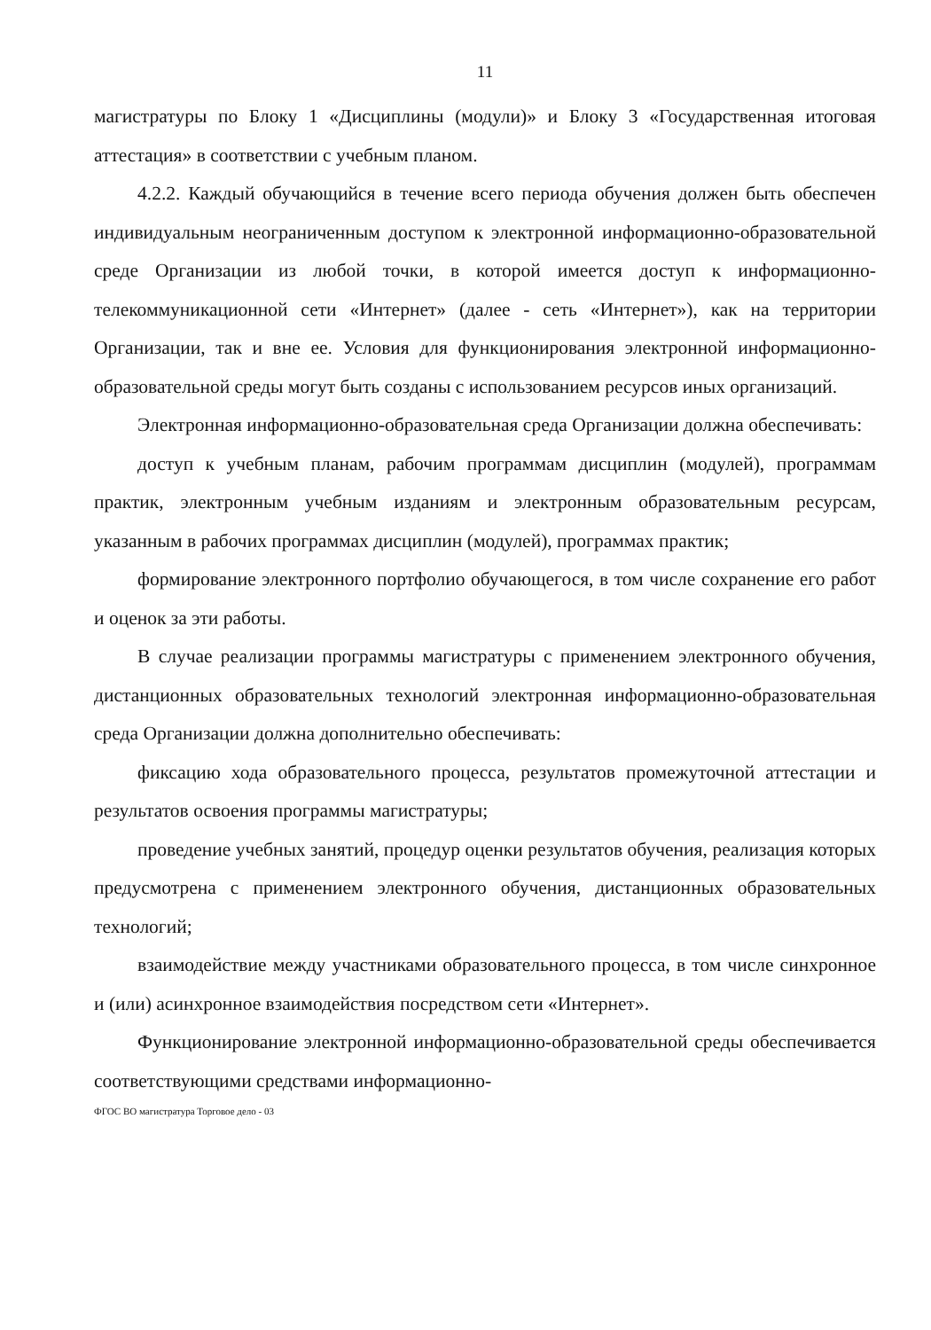11
магистратуры по Блоку 1 «Дисциплины (модули)» и Блоку 3 «Государственная итоговая аттестация» в соответствии с учебным планом.
4.2.2. Каждый обучающийся в течение всего периода обучения должен быть обеспечен индивидуальным неограниченным доступом к электронной информационно-образовательной среде Организации из любой точки, в которой имеется доступ к информационно-телекоммуникационной сети «Интернет» (далее - сеть «Интернет»), как на территории Организации, так и вне ее. Условия для функционирования электронной информационно-образовательной среды могут быть созданы с использованием ресурсов иных организаций.
Электронная информационно-образовательная среда Организации должна обеспечивать:
доступ к учебным планам, рабочим программам дисциплин (модулей), программам практик, электронным учебным изданиям и электронным образовательным ресурсам, указанным в рабочих программах дисциплин (модулей), программах практик;
формирование электронного портфолио обучающегося, в том числе сохранение его работ и оценок за эти работы.
В случае реализации программы магистратуры с применением электронного обучения, дистанционных образовательных технологий электронная информационно-образовательная среда Организации должна дополнительно обеспечивать:
фиксацию хода образовательного процесса, результатов промежуточной аттестации и результатов освоения программы магистратуры;
проведение учебных занятий, процедур оценки результатов обучения, реализация которых предусмотрена с применением электронного обучения, дистанционных образовательных технологий;
взаимодействие между участниками образовательного процесса, в том числе синхронное и (или) асинхронное взаимодействия посредством сети «Интернет».
Функционирование электронной информационно-образовательной среды обеспечивается соответствующими средствами информационно-
ФГОС ВО магистратура Торговое дело - 03